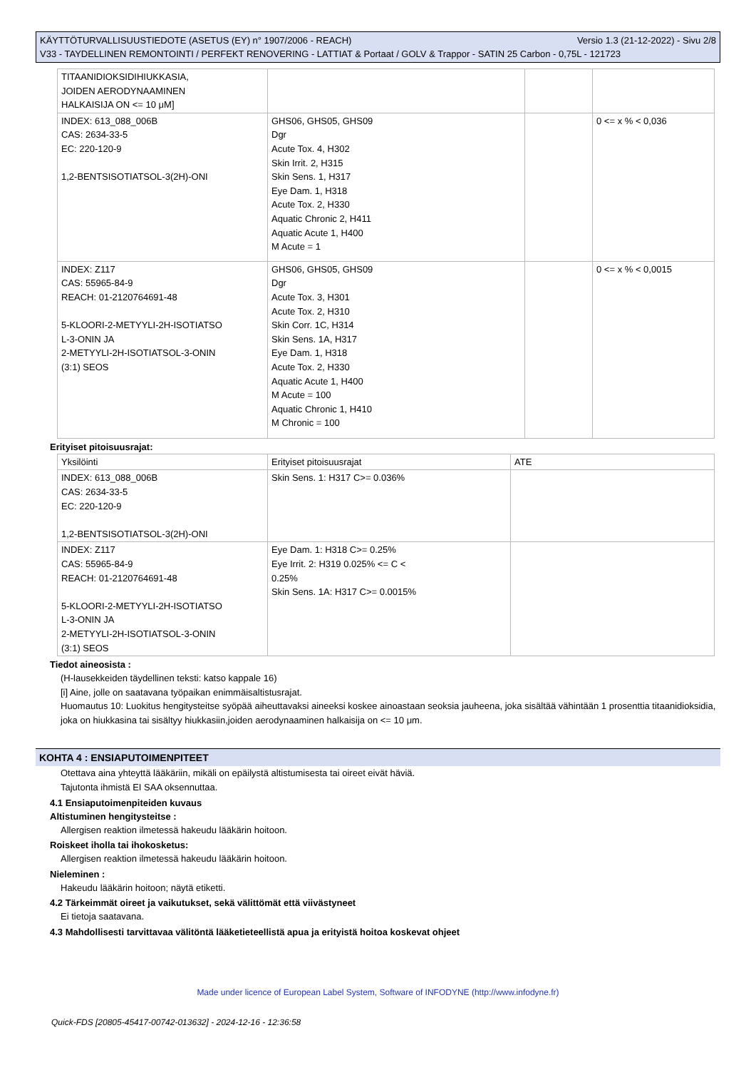KÄYTTÖTURVALLISUUSTIEDOTE (ASETUS (EY) n° 1907/2006 - REACH) Versio 1.3 (21-12-2022) - Sivu 2/8
V33 - TAYDELLINEN REMONTOINTI / PERFEKT RENOVERING - LATTIAT & Portaat / GOLV & Trappor - SATIN 25 Carbon - 0,75L - 121723
| TITAANIDIOKSIDIHIUKKASIA, JOIDEN AERODYNAAMINEN HALKAISIJA ON <= 10 μM] | | | |
| INDEX: 613_088_006B CAS: 2634-33-5 EC: 220-120-9 1,2-BENTSISOTIATSOL-3(2H)-ONI | GHS06, GHS05, GHS09 Dgr Acute Tox. 4, H302 Skin Irrit. 2, H315 Skin Sens. 1, H317 Eye Dam. 1, H318 Acute Tox. 2, H330 Aquatic Chronic 2, H411 Aquatic Acute 1, H400 M Acute = 1 | | 0 <= x % < 0,036 |
| INDEX: Z117 CAS: 55965-84-9 REACH: 01-2120764691-48 5-KLOORI-2-METYYLI-2H-ISOTIATSO L-3-ONIN JA 2-METYYLI-2H-ISOTIATSOL-3-ONIN (3:1) SEOS | GHS06, GHS05, GHS09 Dgr Acute Tox. 3, H301 Acute Tox. 2, H310 Skin Corr. 1C, H314 Skin Sens. 1A, H317 Eye Dam. 1, H318 Acute Tox. 2, H330 Aquatic Acute 1, H400 M Acute = 100 Aquatic Chronic 1, H410 M Chronic = 100 | | 0 <= x % < 0,0015 |
Erityiset pitoisuusrajat:
| Yksilöinti | Erityiset pitoisuusrajat | ATE |
| INDEX: 613_088_006B CAS: 2634-33-5 EC: 220-120-9 1,2-BENTSISOTIATSOL-3(2H)-ONI | Skin Sens. 1: H317 C>= 0.036% | |
| INDEX: Z117 CAS: 55965-84-9 REACH: 01-2120764691-48 5-KLOORI-2-METYYLI-2H-ISOTIATSO L-3-ONIN JA 2-METYYLI-2H-ISOTIATSOL-3-ONIN (3:1) SEOS | Eye Dam. 1: H318 C>= 0.25% Eye Irrit. 2: H319 0.025% <= C < 0.25% Skin Sens. 1A: H317 C>= 0.0015% | |
Tiedot aineosista :
(H-lausekkeiden täydellinen teksti: katso kappale 16)
[i] Aine, jolle on saatavana työpaikan enimmäisaltistusrajat.
Huomautus 10: Luokitus hengitysteitse syöpää aiheuttavaksi aineeksi koskee ainoastaan seoksia jauheena, joka sisältää vähintään 1 prosenttia titaanidioksidia, joka on hiukkasina tai sisältyy hiukkasiin,joiden aerodynaaminen halkaisija on <= 10 μm.
KOHTA 4 : ENSIAPUTOIMENPITEET
Otettava aina yhteyttä lääkäriin, mikäli on epäilystä altistumisesta tai oireet eivät häviä.
Tajutonta ihmistä EI SAA oksennuttaa.
4.1 Ensiaputoimenpiteiden kuvaus
Altistuminen hengitysteitse :
Allergisen reaktion ilmetessä hakeudu lääkärin hoitoon.
Roiskeet iholla tai ihokosketus:
Allergisen reaktion ilmetessä hakeudu lääkärin hoitoon.
Nieleminen :
Hakeudu lääkärin hoitoon; näytä etiketti.
4.2 Tärkeimmät oireet ja vaikutukset, sekä välittömät että viivästyneet
Ei tietoja saatavana.
4.3 Mahdollisesti tarvittavaa välitöntä lääketieteellistä apua ja erityistä hoitoa koskevat ohjeet
Made under licence of European Label System, Software of INFODYNE (http://www.infodyne.fr)
Quick-FDS [20805-45417-00742-013632] - 2024-12-16 - 12:36:58